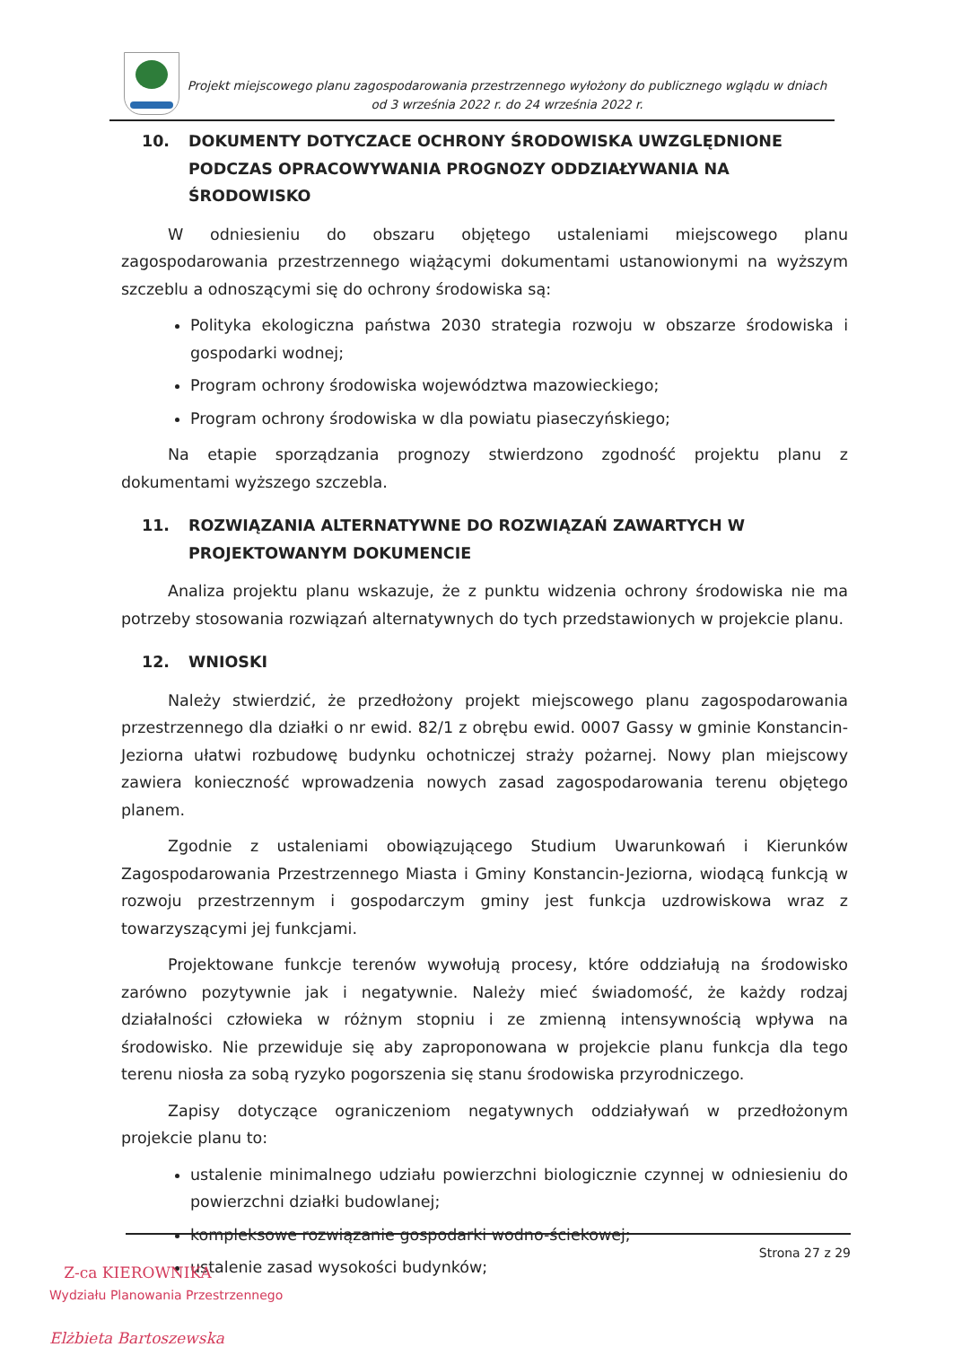Projekt miejscowego planu zagospodarowania przestrzennego wyłożony do publicznego wglądu w dniach
od 3 września 2022 r. do 24 września 2022 r.
10. DOKUMENTY DOTYCZACE OCHRONY ŚRODOWISKA UWZGLĘDNIONE PODCZAS OPRACOWYWANIA PROGNOZY ODDZIAŁYWANIA NA ŚRODOWISKO
W odniesieniu do obszaru objętego ustaleniami miejscowego planu zagospodarowania przestrzennego wiążącymi dokumentami ustanowionymi na wyższym szczeblu a odnoszącymi się do ochrony środowiska są:
Polityka ekologiczna państwa 2030 strategia rozwoju w obszarze środowiska i gospodarki wodnej;
Program ochrony środowiska województwa mazowieckiego;
Program ochrony środowiska w dla powiatu piaseczyńskiego;
Na etapie sporządzania prognozy stwierdzono zgodność projektu planu z dokumentami wyższego szczebla.
11. ROZWIĄZANIA ALTERNATYWNE DO ROZWIĄZAŃ ZAWARTYCH W PROJEKTOWANYM DOKUMENCIE
Analiza projektu planu wskazuje, że z punktu widzenia ochrony środowiska nie ma potrzeby stosowania rozwiązań alternatywnych do tych przedstawionych w projekcie planu.
12. WNIOSKI
Należy stwierdzić, że przedłożony projekt miejscowego planu zagospodarowania przestrzennego dla działki o nr ewid. 82/1 z obrębu ewid. 0007 Gassy w gminie Konstancin-Jeziorna ułatwi rozbudowę budynku ochotniczej straży pożarnej. Nowy plan miejscowy zawiera konieczność wprowadzenia nowych zasad zagospodarowania terenu objętego planem.
Zgodnie z ustaleniami obowiązującego Studium Uwarunkowań i Kierunków Zagospodarowania Przestrzennego Miasta i Gminy Konstancin-Jeziorna, wiodącą funkcją w rozwoju przestrzennym i gospodarczym gminy jest funkcja uzdrowiskowa wraz z towarzyszącymi jej funkcjami.
Projektowane funkcje terenów wywołują procesy, które oddziałują na środowisko zarówno pozytywnie jak i negatywnie. Należy mieć świadomość, że każdy rodzaj działalności człowieka w różnym stopniu i ze zmienną intensywnością wpływa na środowisko. Nie przewiduje się aby zaproponowana w projekcie planu funkcja dla tego terenu niosła za sobą ryzyko pogorszenia się stanu środowiska przyrodniczego.
Zapisy dotyczące ograniczeniom negatywnych oddziaływań w przedłożonym projekcie planu to:
ustalenie minimalnego udziału powierzchni biologicznie czynnej w odniesieniu do powierzchni działki budowlanej;
kompleksowe rozwiązanie gospodarki wodno-ściekowej;
ustalenie zasad wysokości budynków;
Strona 27 z 29
Z-ca KIEROWNIKA
Wydziału Planowania Przestrzennego
Elżbieta Bartoszewska